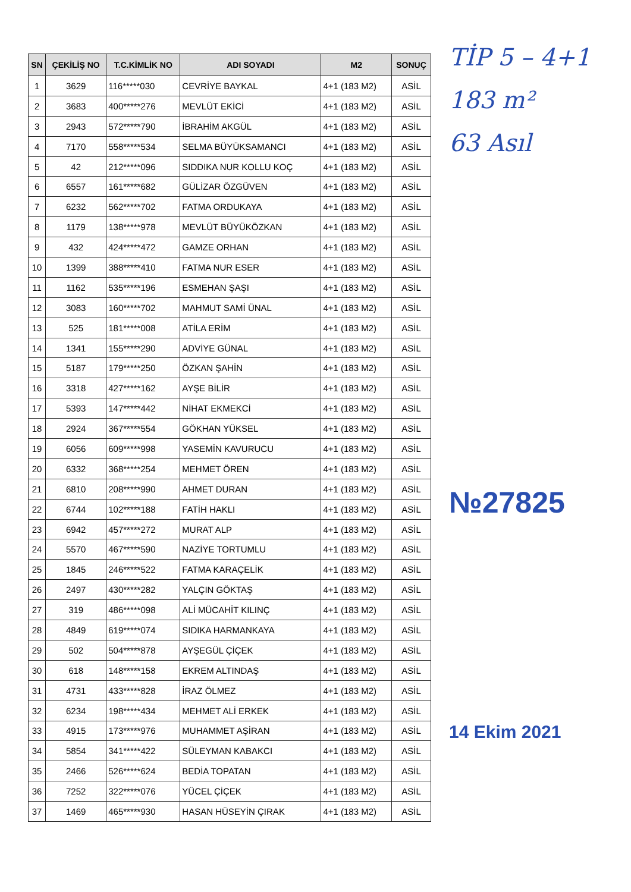| SN | ÇEKİLİŞ NO | T.C.KİMLİK NO | ADI SOYADI | M2 | SONUÇ |
| --- | --- | --- | --- | --- | --- |
| 1 | 3629 | 116*****030 | CEVRİYE BAYKAL | 4+1 (183 M2) | ASİL |
| 2 | 3683 | 400*****276 | MEVLÜT EKİCİ | 4+1 (183 M2) | ASİL |
| 3 | 2943 | 572*****790 | İBRAHİM AKGÜL | 4+1 (183 M2) | ASİL |
| 4 | 7170 | 558*****534 | SELMA BÜYÜKSAMANCI | 4+1 (183 M2) | ASİL |
| 5 | 42 | 212*****096 | SIDDIKA NUR KOLLU KOÇ | 4+1 (183 M2) | ASİL |
| 6 | 6557 | 161*****682 | GÜLİZAR ÖZGÜVEN | 4+1 (183 M2) | ASİL |
| 7 | 6232 | 562*****702 | FATMA ORDUKAYA | 4+1 (183 M2) | ASİL |
| 8 | 1179 | 138*****978 | MEVLÜT BÜYÜKÖZKAN | 4+1 (183 M2) | ASİL |
| 9 | 432 | 424*****472 | GAMZE ORHAN | 4+1 (183 M2) | ASİL |
| 10 | 1399 | 388*****410 | FATMA NUR ESER | 4+1 (183 M2) | ASİL |
| 11 | 1162 | 535*****196 | ESMEHAN ŞAŞI | 4+1 (183 M2) | ASİL |
| 12 | 3083 | 160*****702 | MAHMUT SAMİ ÜNAL | 4+1 (183 M2) | ASİL |
| 13 | 525 | 181*****008 | ATİLA ERİM | 4+1 (183 M2) | ASİL |
| 14 | 1341 | 155*****290 | ADVİYE GÜNAL | 4+1 (183 M2) | ASİL |
| 15 | 5187 | 179*****250 | ÖZKAN ŞAHİN | 4+1 (183 M2) | ASİL |
| 16 | 3318 | 427*****162 | AYŞE BİLİR | 4+1 (183 M2) | ASİL |
| 17 | 5393 | 147*****442 | NİHAT EKMEKCİ | 4+1 (183 M2) | ASİL |
| 18 | 2924 | 367*****554 | GÖKHAN YÜKSEL | 4+1 (183 M2) | ASİL |
| 19 | 6056 | 609*****998 | YASEMİN KAVURUCU | 4+1 (183 M2) | ASİL |
| 20 | 6332 | 368*****254 | MEHMET ÖREN | 4+1 (183 M2) | ASİL |
| 21 | 6810 | 208*****990 | AHMET DURAN | 4+1 (183 M2) | ASİL |
| 22 | 6744 | 102*****188 | FATİH HAKLI | 4+1 (183 M2) | ASİL |
| 23 | 6942 | 457*****272 | MURAT ALP | 4+1 (183 M2) | ASİL |
| 24 | 5570 | 467*****590 | NAZİYE TORTUMLU | 4+1 (183 M2) | ASİL |
| 25 | 1845 | 246*****522 | FATMA KARAÇELİK | 4+1 (183 M2) | ASİL |
| 26 | 2497 | 430*****282 | YALÇIN GÖKTAŞ | 4+1 (183 M2) | ASİL |
| 27 | 319 | 486*****098 | ALİ MÜCAHİT KILINÇ | 4+1 (183 M2) | ASİL |
| 28 | 4849 | 619*****074 | SIDIKA HARMANKAYA | 4+1 (183 M2) | ASİL |
| 29 | 502 | 504*****878 | AYŞEGÜL ÇİÇEK | 4+1 (183 M2) | ASİL |
| 30 | 618 | 148*****158 | EKREM ALTINDAŞ | 4+1 (183 M2) | ASİL |
| 31 | 4731 | 433*****828 | İRAZ ÖLMEZ | 4+1 (183 M2) | ASİL |
| 32 | 6234 | 198*****434 | MEHMET ALİ ERKEK | 4+1 (183 M2) | ASİL |
| 33 | 4915 | 173*****976 | MUHAMMET AŞİRAN | 4+1 (183 M2) | ASİL |
| 34 | 5854 | 341*****422 | SÜLEYMAN KABAKCI | 4+1 (183 M2) | ASİL |
| 35 | 2466 | 526*****624 | BEDİA TOPATAN | 4+1 (183 M2) | ASİL |
| 36 | 7252 | 322*****076 | YÜCEL ÇİÇEK | 4+1 (183 M2) | ASİL |
| 37 | 1469 | 465*****930 | HASAN HÜSEYİN ÇIRAK | 4+1 (183 M2) | ASİL |
TİP 5 – 4+1
183 m²
63 Asıl
№27825
14 Ekim 2021